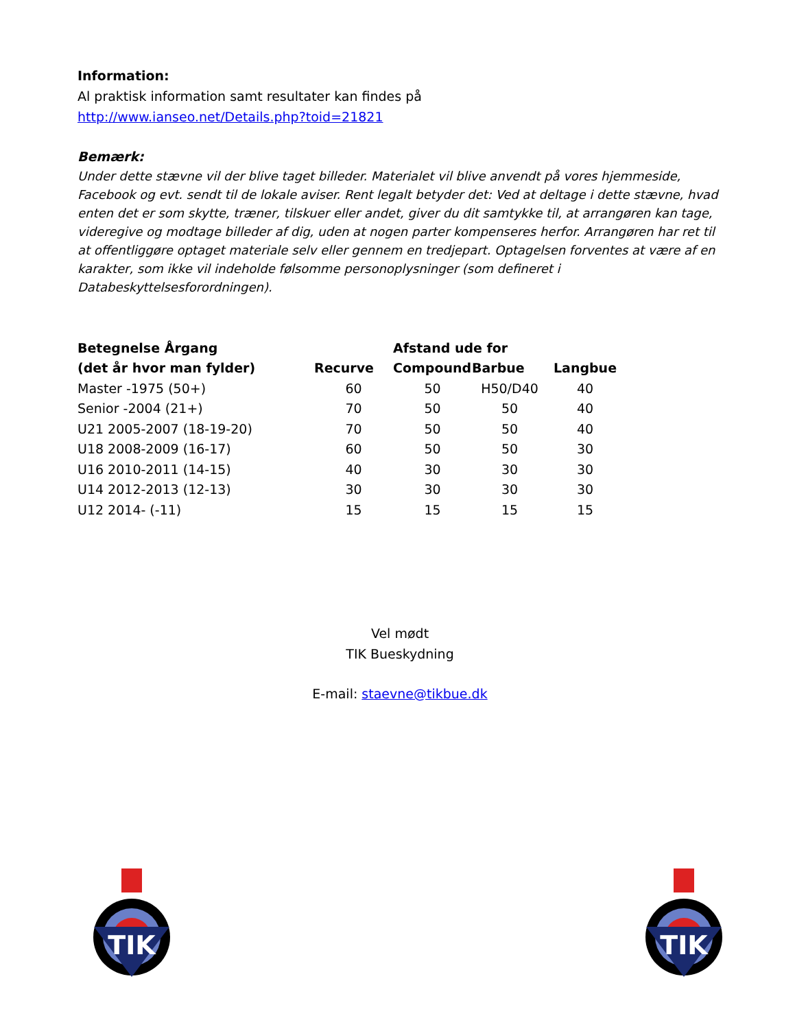Information:
Al praktisk information samt resultater kan findes på
http://www.ianseo.net/Details.php?toid=21821
Bemærk:
Under dette stævne vil der blive taget billeder. Materialet vil blive anvendt på vores hjemmeside, Facebook og evt. sendt til de lokale aviser. Rent legalt betyder det: Ved at deltage i dette stævne, hvad enten det er som skytte, træner, tilskuer eller andet, giver du dit samtykke til, at arrangøren kan tage, videregive og modtage billeder af dig, uden at nogen parter kompenseres herfor. Arrangøren har ret til at offentliggøre optaget materiale selv eller gennem en tredjepart. Optagelsen forventes at være af en karakter, som ikke vil indeholde følsomme personoplysninger (som defineret i Databeskyttelsesforordningen).
| Betegnelse Årgang | | Afstand ude for | | |
| --- | --- | --- | --- | --- |
| (det år hvor man fylder) | Recurve | Compound | Barbue | Langbue |
| Master -1975 (50+) | 60 | 50 | H50/D40 | 40 |
| Senior -2004 (21+) | 70 | 50 | 50 | 40 |
| U21 2005-2007 (18-19-20) | 70 | 50 | 50 | 40 |
| U18 2008-2009 (16-17) | 60 | 50 | 50 | 30 |
| U16 2010-2011 (14-15) | 40 | 30 | 30 | 30 |
| U14 2012-2013 (12-13) | 30 | 30 | 30 | 30 |
| U12 2014- (-11) | 15 | 15 | 15 | 15 |
Vel mødt
TIK Bueskydning
E-mail: staevne@tikbue.dk
TIK
TIK